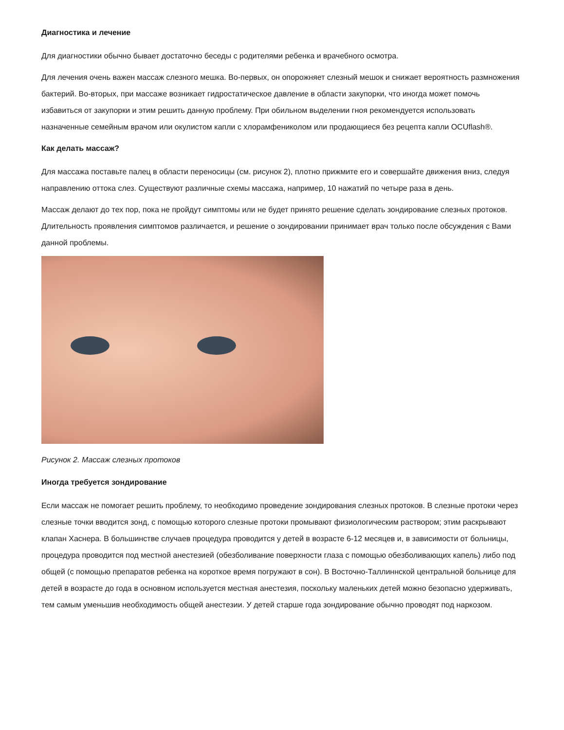Диагностика и лечение
Для диагностики обычно бывает достаточно беседы с родителями ребенка и врачебного осмотра.
Для лечения очень важен массаж слезного мешка. Во-первых, он опорожняет слезный мешок и снижает вероятность размножения бактерий. Во-вторых, при массаже возникает гидростатическое давление в области закупорки, что иногда может помочь избавиться от закупорки и этим решить данную проблему. При обильном выделении гноя рекомендуется использовать назначенные семейным врачом или окулистом капли с хлорамфениколом или продающиеся без рецепта капли OCUflash®.
Как делать массаж?
Для массажа поставьте палец в области переносицы (см. рисунок 2), плотно прижмите его и совершайте движения вниз, следуя направлению оттока слез. Существуют различные схемы массажа, например, 10 нажатий по четыре раза в день.
Массаж делают до тех пор, пока не пройдут симптомы или не будет принято решение сделать зондирование слезных протоков. Длительность проявления симптомов различается, и решение о зондировании принимает врач только после обсуждения с Вами данной проблемы.
Рисунок 2. Массаж слезных протоков
Иногда требуется зондирование
Если массаж не помогает решить проблему, то необходимо проведение зондирования слезных протоков. В слезные протоки через слезные точки вводится зонд, с помощью которого слезные протоки промывают физиологическим раствором; этим раскрывают клапан Хаснера. В большинстве случаев процедура проводится у детей в возрасте 6-12 месяцев и, в зависимости от больницы, процедура проводится под местной анестезией (обезболивание поверхности глаза с помощью обезболивающих капель) либо под общей (с помощью препаратов ребенка на короткое время погружают в сон). В Восточно-Таллиннской центральной больнице для детей в возрасте до года в основном используется местная анестезия, поскольку маленьких детей можно безопасно удерживать, тем самым уменьшив необходимость общей анестезии. У детей старше года зондирование обычно проводят под наркозом.